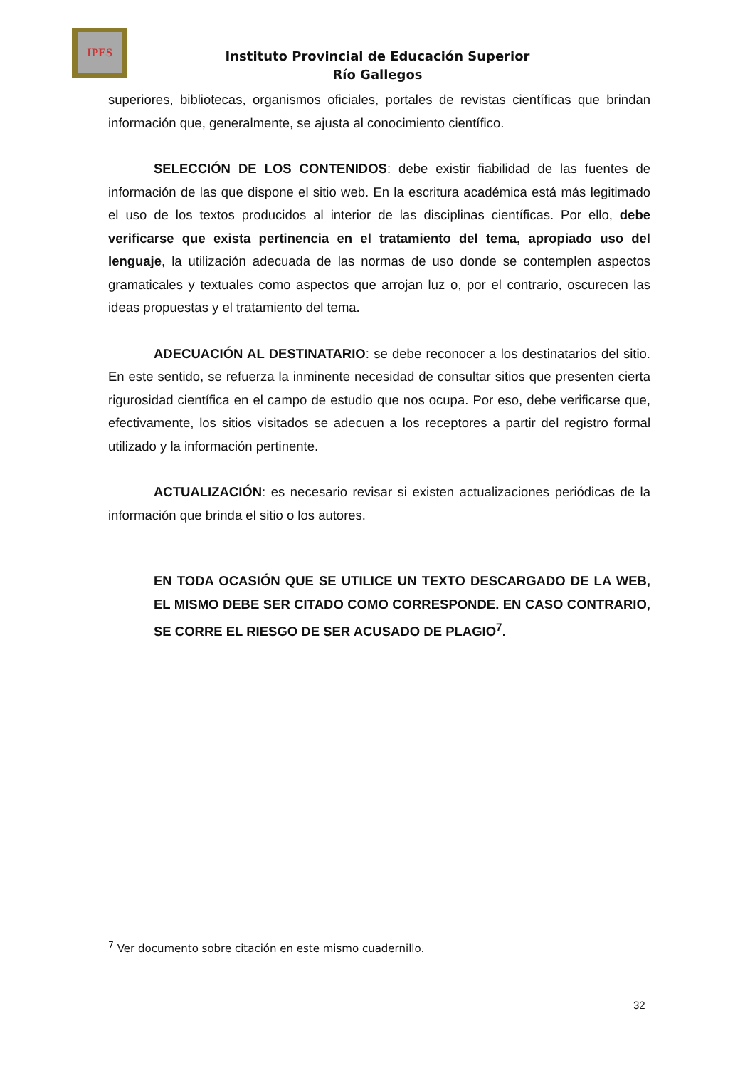IPES
Instituto Provincial de Educación Superior
Río Gallegos
superiores, bibliotecas, organismos oficiales, portales de revistas científicas que brindan información que, generalmente, se ajusta al conocimiento científico.
SELECCIÓN DE LOS CONTENIDOS: debe existir fiabilidad de las fuentes de información de las que dispone el sitio web. En la escritura académica está más legitimado el uso de los textos producidos al interior de las disciplinas científicas. Por ello, debe verificarse que exista pertinencia en el tratamiento del tema, apropiado uso del lenguaje, la utilización adecuada de las normas de uso donde se contemplen aspectos gramaticales y textuales como aspectos que arrojan luz o, por el contrario, oscurecen las ideas propuestas y el tratamiento del tema.
ADECUACIÓN AL DESTINATARIO: se debe reconocer a los destinatarios del sitio. En este sentido, se refuerza la inminente necesidad de consultar sitios que presenten cierta rigurosidad científica en el campo de estudio que nos ocupa. Por eso, debe verificarse que, efectivamente, los sitios visitados se adecuen a los receptores a partir del registro formal utilizado y la información pertinente.
ACTUALIZACIÓN: es necesario revisar si existen actualizaciones periódicas de la información que brinda el sitio o los autores.
EN TODA OCASIÓN QUE SE UTILICE UN TEXTO DESCARGADO DE LA WEB, EL MISMO DEBE SER CITADO COMO CORRESPONDE. EN CASO CONTRARIO, SE CORRE EL RIESGO DE SER ACUSADO DE PLAGIO<sup>7</sup>.
<sup>7</sup> Ver documento sobre citación en este mismo cuadernillo.
32